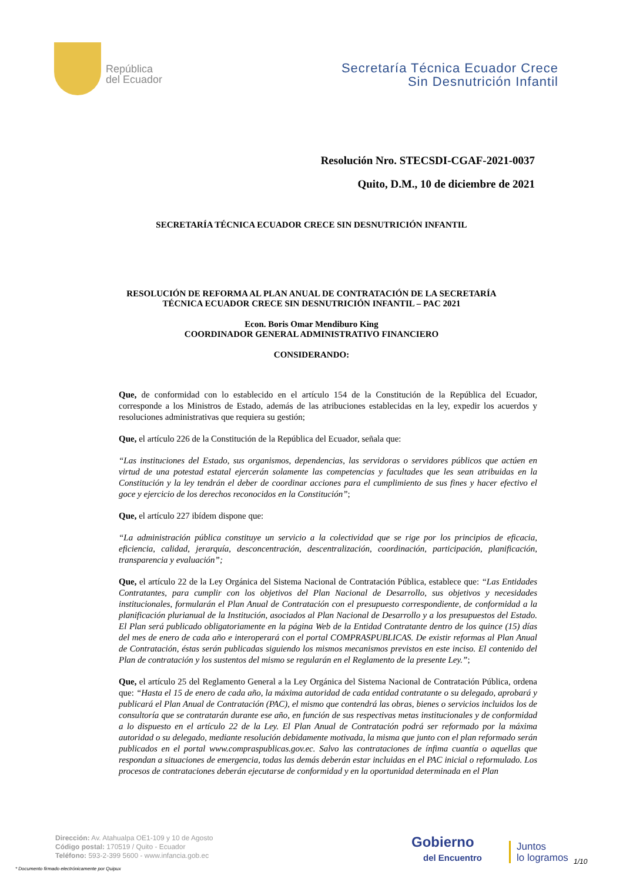República
del Ecuador
Secretaría Técnica Ecuador Crece
Sin Desnutrición Infantil
Resolución Nro. STECSDI-CGAF-2021-0037
Quito, D.M., 10 de diciembre de 2021
SECRETARÍA TÉCNICA ECUADOR CRECE SIN DESNUTRICIÓN INFANTIL
RESOLUCIÓN DE REFORMA AL PLAN ANUAL DE CONTRATACIÓN DE LA SECRETARÍA
TÉCNICA ECUADOR CRECE SIN DESNUTRICIÓN INFANTIL – PAC 2021
Econ. Boris Omar Mendiburo King
COORDINADOR GENERAL ADMINISTRATIVO FINANCIERO
CONSIDERANDO:
Que, de conformidad con lo establecido en el artículo 154 de la Constitución de la República del Ecuador, corresponde a los Ministros de Estado, además de las atribuciones establecidas en la ley, expedir los acuerdos y resoluciones administrativas que requiera su gestión;
Que, el artículo 226 de la Constitución de la República del Ecuador, señala que:
“Las instituciones del Estado, sus organismos, dependencias, las servidoras o servidores públicos que actúen en virtud de una potestad estatal ejercerán solamente las competencias y facultades que les sean atribuidas en la Constitución y la ley tendrán el deber de coordinar acciones para el cumplimiento de sus fines y hacer efectivo el goce y ejercicio de los derechos reconocidos en la Constitución”;
Que, el artículo 227 ibídem dispone que:
“La administración pública constituye un servicio a la colectividad que se rige por los principios de eficacia, eficiencia, calidad, jerarquía, desconcentración, descentralización, coordinación, participación, planificación, transparencia y evaluación”;
Que, el artículo 22 de la Ley Orgánica del Sistema Nacional de Contratación Pública, establece que: “Las Entidades Contratantes, para cumplir con los objetivos del Plan Nacional de Desarrollo, sus objetivos y necesidades institucionales, formularán el Plan Anual de Contratación con el presupuesto correspondiente, de conformidad a la planificación plurianual de la Institución, asociados al Plan Nacional de Desarrollo y a los presupuestos del Estado. El Plan será publicado obligatoriamente en la página Web de la Entidad Contratante dentro de los quince (15) días del mes de enero de cada año e interoperará con el portal COMPRASPUBLICAS. De existir reformas al Plan Anual de Contratación, éstas serán publicadas siguiendo los mismos mecanismos previstos en este inciso. El contenido del Plan de contratación y los sustentos del mismo se regularán en el Reglamento de la presente Ley.”;
Que, el artículo 25 del Reglamento General a la Ley Orgánica del Sistema Nacional de Contratación Pública, ordena que: “Hasta el 15 de enero de cada año, la máxima autoridad de cada entidad contratante o su delegado, aprobará y publicará el Plan Anual de Contratación (PAC), el mismo que contendrá las obras, bienes o servicios incluidos los de consultoría que se contratarán durante ese año, en función de sus respectivas metas institucionales y de conformidad a lo dispuesto en el artículo 22 de la Ley. El Plan Anual de Contratación podrá ser reformado por la máxima autoridad o su delegado, mediante resolución debidamente motivada, la misma que junto con el plan reformado serán publicados en el portal www.compraspublicas.gov.ec. Salvo las contrataciones de ínfima cuantía o aquellas que respondan a situaciones de emergencia, todas las demás deberán estar incluidas en el PAC inicial o reformulado. Los procesos de contrataciones deberán ejecutarse de conformidad y en la oportunidad determinada en el Plan
Dirección: Av. Atahualpa OE1-109 y 10 de Agosto
Código postal: 170519 / Quito - Ecuador
Teléfono: 593-2-399 5600 - www.infancia.gob.ec
* Documento firmado electrónicamente por Quipux
Gobierno
del Encuentro
Juntos
lo logramos
1/10